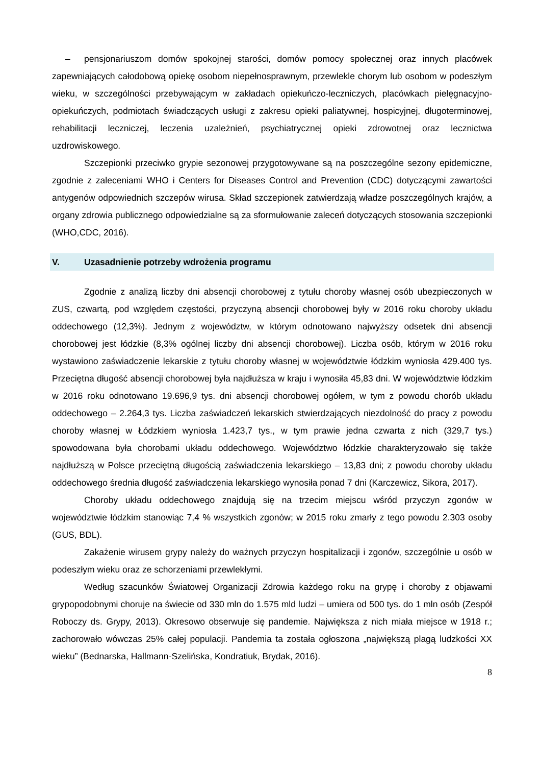– pensjonariuszom domów spokojnej starości, domów pomocy społecznej oraz innych placówek zapewniających całodobową opiekę osobom niepełnosprawnym, przewlekle chorym lub osobom w podeszłym wieku, w szczególności przebywającym w zakładach opiekuńczo-leczniczych, placówkach pielęgnacyjno-opiekuńczych, podmiotach świadczących usługi z zakresu opieki paliatywnej, hospicyjnej, długoterminowej, rehabilitacji leczniczej, leczenia uzależnień, psychiatrycznej opieki zdrowotnej oraz lecznictwa uzdrowiskowego.
Szczepionki przeciwko grypie sezonowej przygotowywane są na poszczególne sezony epidemiczne, zgodnie z zaleceniami WHO i Centers for Diseases Control and Prevention (CDC) dotyczącymi zawartości antygenów odpowiednich szczepów wirusa. Skład szczepionek zatwierdzają władze poszczególnych krajów, a organy zdrowia publicznego odpowiedzialne są za sformułowanie zaleceń dotyczących stosowania szczepionki (WHO,CDC, 2016).
V. Uzasadnienie potrzeby wdrożenia programu
Zgodnie z analizą liczby dni absencji chorobowej z tytułu choroby własnej osób ubezpieczonych w ZUS, czwartą, pod względem częstości, przyczyną absencji chorobowej były w 2016 roku choroby układu oddechowego (12,3%). Jednym z województw, w którym odnotowano najwyższy odsetek dni absencji chorobowej jest łódzkie (8,3% ogólnej liczby dni absencji chorobowej). Liczba osób, którym w 2016 roku wystawiono zaświadczenie lekarskie z tytułu choroby własnej w województwie łódzkim wyniosła 429.400 tys. Przeciętna długość absencji chorobowej była najdłuższa w kraju i wynosiła 45,83 dni. W województwie łódzkim w 2016 roku odnotowano 19.696,9 tys. dni absencji chorobowej ogółem, w tym z powodu chorób układu oddechowego – 2.264,3 tys. Liczba zaświadczeń lekarskich stwierdzających niezdolność do pracy z powodu choroby własnej w Łódzkiem wyniosła 1.423,7 tys., w tym prawie jedna czwarta z nich (329,7 tys.) spowodowana była chorobami układu oddechowego. Województwo łódzkie charakteryzowało się także najdłuższą w Polsce przeciętną długością zaświadczenia lekarskiego – 13,83 dni; z powodu choroby układu oddechowego średnia długość zaświadczenia lekarskiego wynosiła ponad 7 dni (Karczewicz, Sikora, 2017).
Choroby układu oddechowego znajdują się na trzecim miejscu wśród przyczyn zgonów w województwie łódzkim stanowiąc 7,4 % wszystkich zgonów; w 2015 roku zmarły z tego powodu 2.303 osoby (GUS, BDL).
Zakażenie wirusem grypy należy do ważnych przyczyn hospitalizacji i zgonów, szczególnie u osób w podeszłym wieku oraz ze schorzeniami przewlekłymi.
Według szacunków Światowej Organizacji Zdrowia każdego roku na grypę i choroby z objawami grypopodobnymi choruje na świecie od 330 mln do 1.575 mld ludzi – umiera od 500 tys. do 1 mln osób (Zespół Roboczy ds. Grypy, 2013). Okresowo obserwuje się pandemie. Największa z nich miała miejsce w 1918 r.; zachorowało wówczas 25% całej populacji. Pandemia ta została ogłoszona „największą plagą ludzkości XX wieku” (Bednarska, Hallmann-Szelińska, Kondratiuk, Brydak, 2016).
8